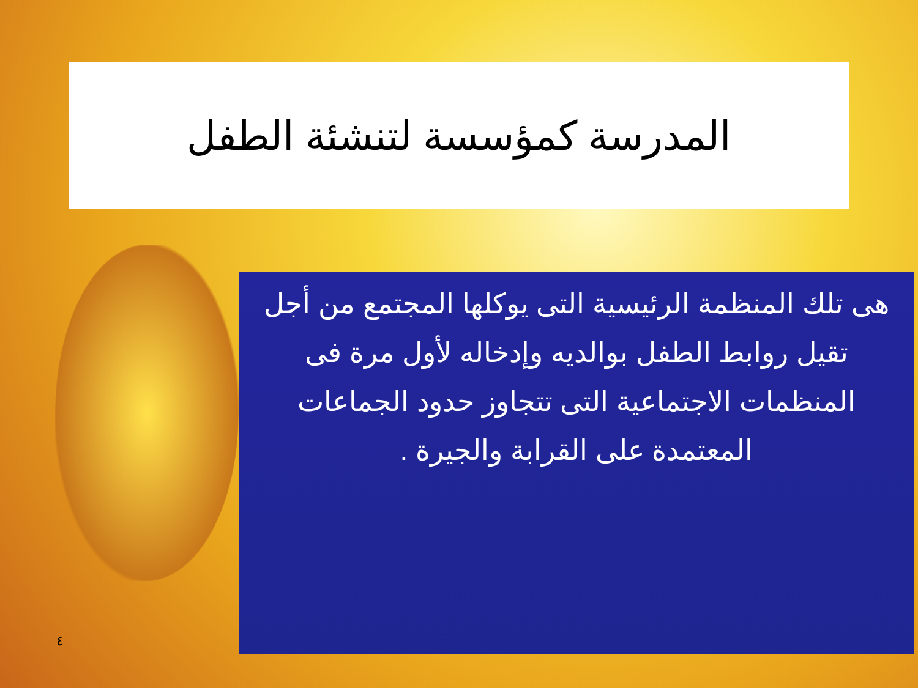المدرسة كمؤسسة لتنشئة الطفل
هى تلك المنظمة الرئيسية التى يوكلها المجتمع من أجل تقيل روابط الطفل بوالديه وإدخاله لأول مرة فى المنظمات الاجتماعية التى تتجاوز حدود الجماعات المعتمدة على القرابة والجيرة .
٤